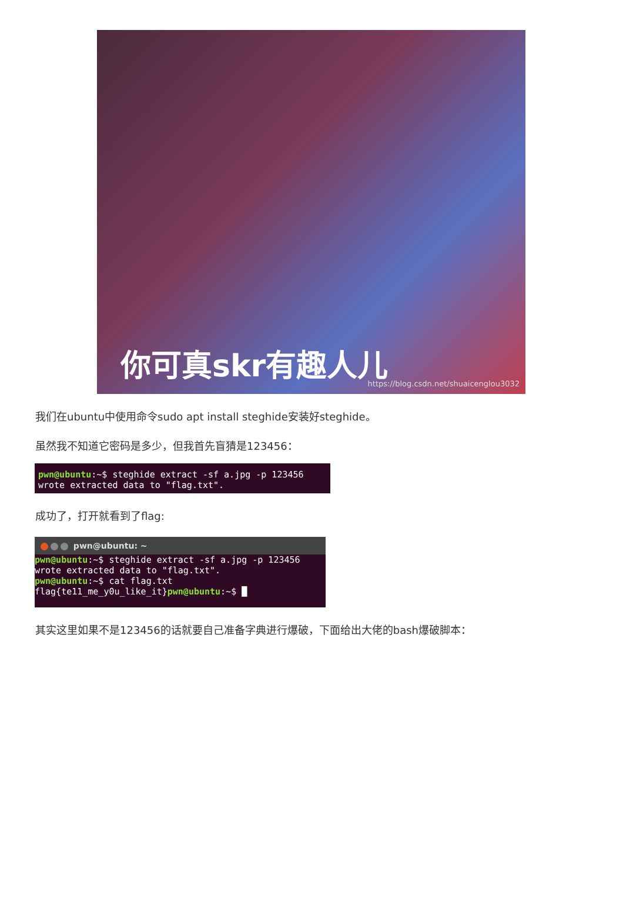你可真skr有趣人儿
https://blog.csdn.net/shuaicenglou3032
我们在ubuntu中使用命令sudo apt install steghide安装好steghide。
虽然我不知道它密码是多少，但我首先盲猜是123456：
pwn@ubuntu:~$ steghide extract -sf a.jpg -p 123456
wrote extracted data to "flag.txt".
成功了，打开就看到了flag:
pwn@ubuntu: ~
pwn@ubuntu:~$ steghide extract -sf a.jpg -p 123456
wrote extracted data to "flag.txt".
pwn@ubuntu:~$ cat flag.txt
flag{te11_me_y0u_like_it}pwn@ubuntu:~$ █
其实这里如果不是123456的话就要自己准备字典进行爆破，下面给出大佬的bash爆破脚本：